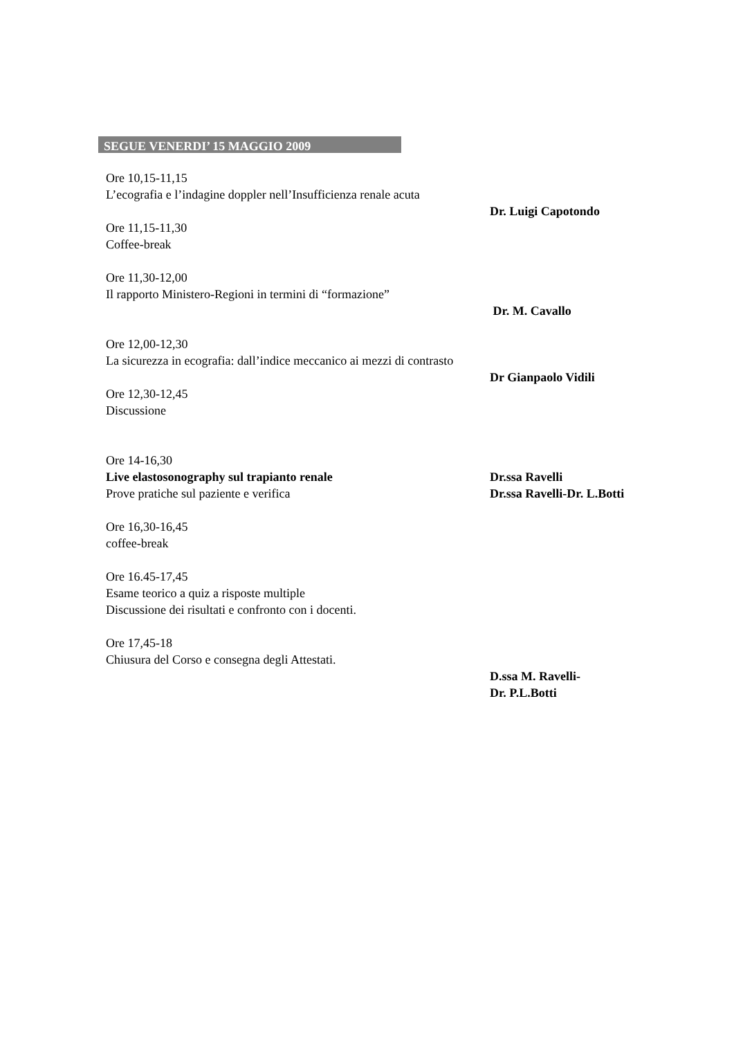SEGUE VENERDI’ 15 MAGGIO 2009
Ore 10,15-11,15
L’ecografia e l’indagine doppler nell’Insufficienza renale acuta
Dr. Luigi Capotondo
Ore 11,15-11,30
Coffee-break
Ore 11,30-12,00
Il rapporto Ministero-Regioni in termini di “formazione”
Dr. M. Cavallo
Ore 12,00-12,30
La sicurezza in ecografia: dall’indice meccanico ai mezzi di contrasto
Dr Gianpaolo Vidili
Ore 12,30-12,45
Discussione
Ore 14-16,30
Live elastosonography sul trapianto renale Dr.ssa Ravelli
Prove pratiche sul paziente e verifica Dr.ssa Ravelli-Dr. L.Botti
Ore 16,30-16,45
coffee-break
Ore 16.45-17,45
Esame teorico a quiz a risposte multiple
Discussione dei risultati e confronto con i docenti.
Ore 17,45-18
Chiusura del Corso e consegna degli Attestati.
D.ssa M. Ravelli-
Dr. P.L.Botti